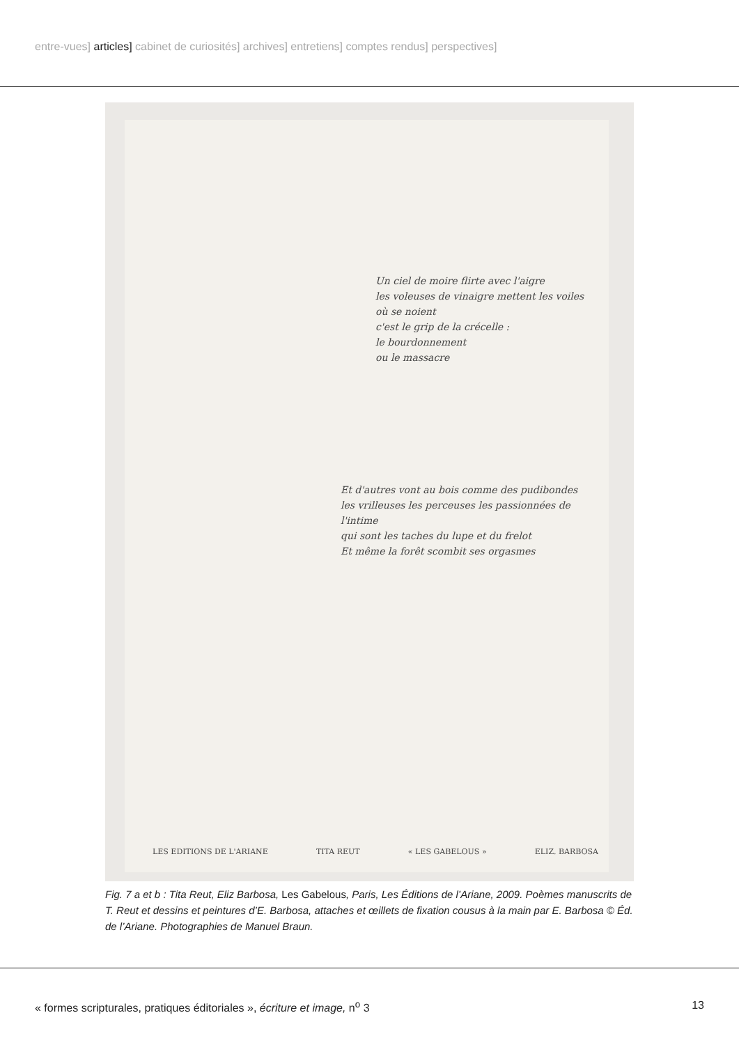entre-vues] articles] cabinet de curiosités] archives] entretiens] comptes rendus] perspectives]
Un ciel de moire flirte avec l'aigre
les voleuses de vinaigre mettent les voiles
où se noient
c'est le grip de la crécelle :
le bourdonnement
ou le massacre
Et d'autres vont au bois comme des pudibondes
les vrilleuses les perceuses les passionnées de l'intime
qui sont les taches du lupe et du frelot
Et même la forêt scombit ses orgasmes
LES EDITIONS DE L'ARIANE TITA REUT « LES GABELOUS » ELIZ. BARBOSA
Fig. 7 a et b : Tita Reut, Eliz Barbosa, Les Gabelous, Paris, Les Éditions de l’Ariane, 2009. Poèmes manuscrits de T. Reut et dessins et peintures d’E. Barbosa, attaches et œillets de fixation cousus à la main par E. Barbosa © Éd. de l’Ariane. Photographies de Manuel Braun.
« formes scripturales, pratiques éditoriales », écriture et image, n<sup>o</sup> 3 13